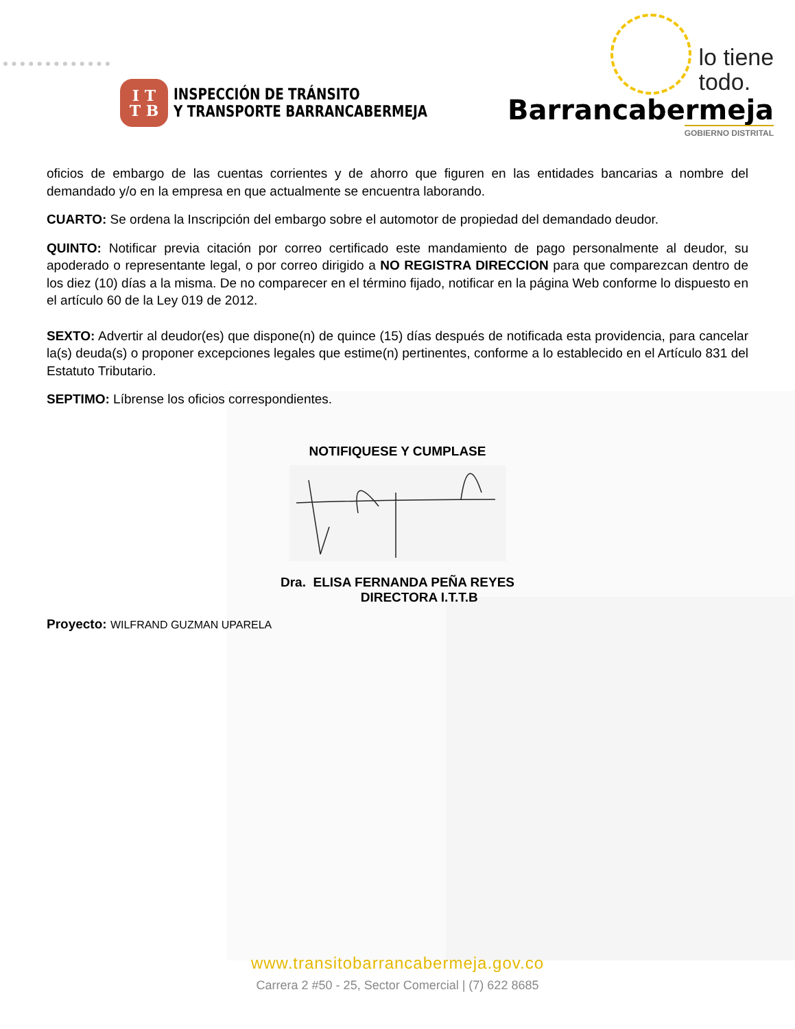I T
T B
INSPECCIÓN DE TRÁNSITO
Y TRANSPORTE BARRANCABERMEJA
lo tiene
todo.
Barrancabermeja
GOBIERNO DISTRITAL
oficios de embargo de las cuentas corrientes y de ahorro que figuren en las entidades bancarias a nombre del demandado y/o en la empresa en que actualmente se encuentra laborando.
CUARTO: Se ordena la Inscripción del embargo sobre el automotor de propiedad del demandado deudor.
QUINTO: Notificar previa citación por correo certificado este mandamiento de pago personalmente al deudor, su apoderado o representante legal, o por correo dirigido a NO REGISTRA DIRECCION para que comparezcan dentro de los diez (10) días a la misma. De no comparecer en el término fijado, notificar en la página Web conforme lo dispuesto en el artículo 60 de la Ley 019 de 2012.
SEXTO: Advertir al deudor(es) que dispone(n) de quince (15) días después de notificada esta providencia, para cancelar la(s) deuda(s) o proponer excepciones legales que estime(n) pertinentes, conforme a lo establecido en el Artículo 831 del Estatuto Tributario.
SEPTIMO: Líbrense los oficios correspondientes.
NOTIFIQUESE Y CUMPLASE
Dra. ELISA FERNANDA PEÑA REYES
DIRECTORA I.T.T.B
Proyecto: WILFRAND GUZMAN UPARELA
www.transitobarrancabermeja.gov.co
Carrera 2 #50 - 25, Sector Comercial | (7) 622 8685